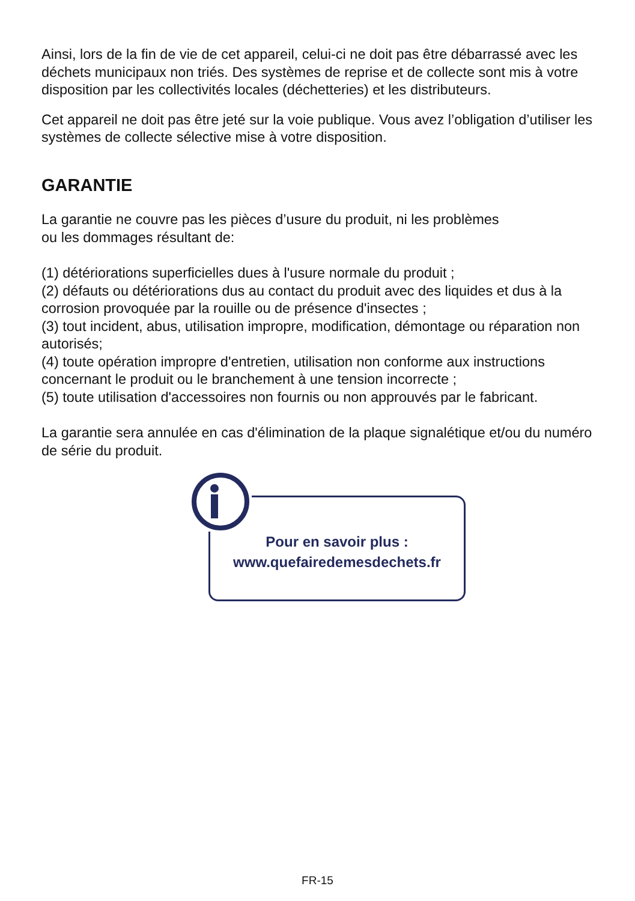Ainsi, lors de la fin de vie de cet appareil, celui-ci ne doit pas être débarrassé avec les déchets municipaux non triés. Des systèmes de reprise et de collecte sont mis à votre disposition par les collectivités locales (déchetteries) et les distributeurs.
Cet appareil ne doit pas être jeté sur la voie publique. Vous avez l’obligation d’utiliser les systèmes de collecte sélective mise à votre disposition.
GARANTIE
La garantie ne couvre pas les pièces d’usure du produit, ni les problèmes
ou les dommages résultant de:
(1) détériorations superficielles dues à l'usure normale du produit ;
(2) défauts ou détériorations dus au contact du produit avec des liquides et dus à la corrosion provoquée par la rouille ou de présence d'insectes ;
(3) tout incident, abus, utilisation impropre, modification, démontage ou réparation non autorisés;
(4) toute opération impropre d'entretien, utilisation non conforme aux instructions concernant le produit ou le branchement à une tension incorrecte ;
(5) toute utilisation d'accessoires non fournis ou non approuvés par le fabricant.
La garantie sera annulée en cas d'élimination de la plaque signalétique et/ou du numéro de série du produit.
Pour en savoir plus :
www.quefairedemesdechets.fr
FR-15